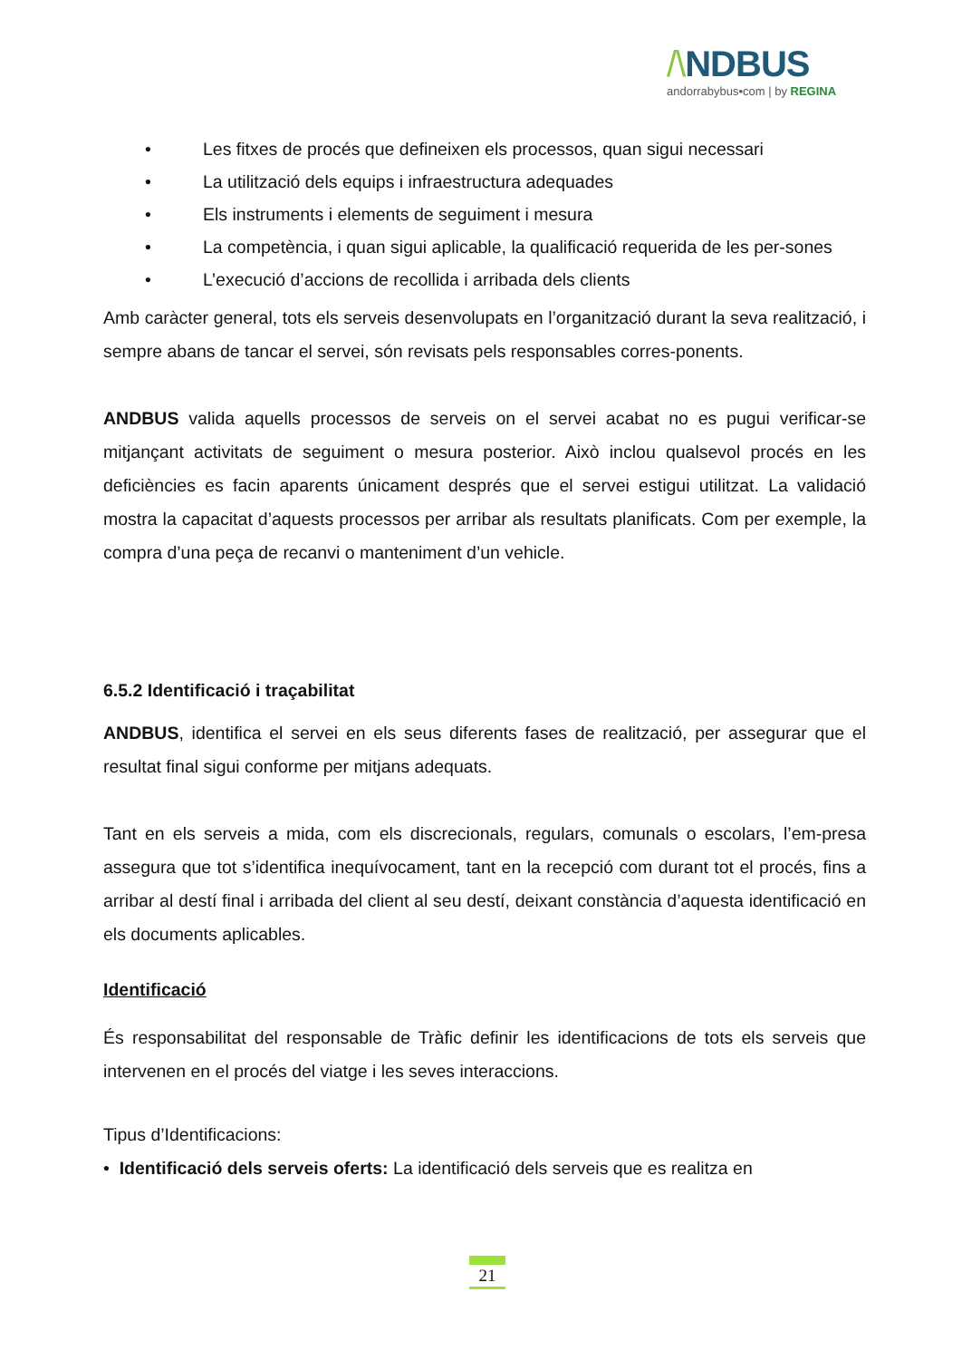/\NDBUS
andorrabybus•com | by REGINA
• Les fitxes de procés que defineixen els processos, quan sigui necessari
• La utilització dels equips i infraestructura adequades
• Els instruments i elements de seguiment i mesura
• La competència, i quan sigui aplicable, la qualificació requerida de les per-sones
• L’execució d’accions de recollida i arribada dels clients
Amb caràcter general, tots els serveis desenvolupats en l’organització durant la seva realització, i sempre abans de tancar el servei, són revisats pels responsables corres-ponents.
ANDBUS valida aquells processos de serveis on el servei acabat no es pugui verificar-se mitjançant activitats de seguiment o mesura posterior. Això inclou qualsevol procés en les deficiències es facin aparents únicament després que el servei estigui utilitzat. La validació mostra la capacitat d’aquests processos per arribar als resultats planificats. Com per exemple, la compra d’una peça de recanvi o manteniment d’un vehicle.
6.5.2 Identificació i traçabilitat
ANDBUS, identifica el servei en els seus diferents fases de realització, per assegurar que el resultat final sigui conforme per mitjans adequats.
Tant en els serveis a mida, com els discrecionals, regulars, comunals o escolars, l’em-presa assegura que tot s’identifica inequívocament, tant en la recepció com durant tot el procés, fins a arribar al destí final i arribada del client al seu destí, deixant constància d’aquesta identificació en els documents aplicables.
Identificació
És responsabilitat del responsable de Tràfic definir les identificacions de tots els serveis que intervenen en el procés del viatge i les seves interaccions.
Tipus d’Identificacions:
• Identificació dels serveis oferts: La identificació dels serveis que es realitza en
21